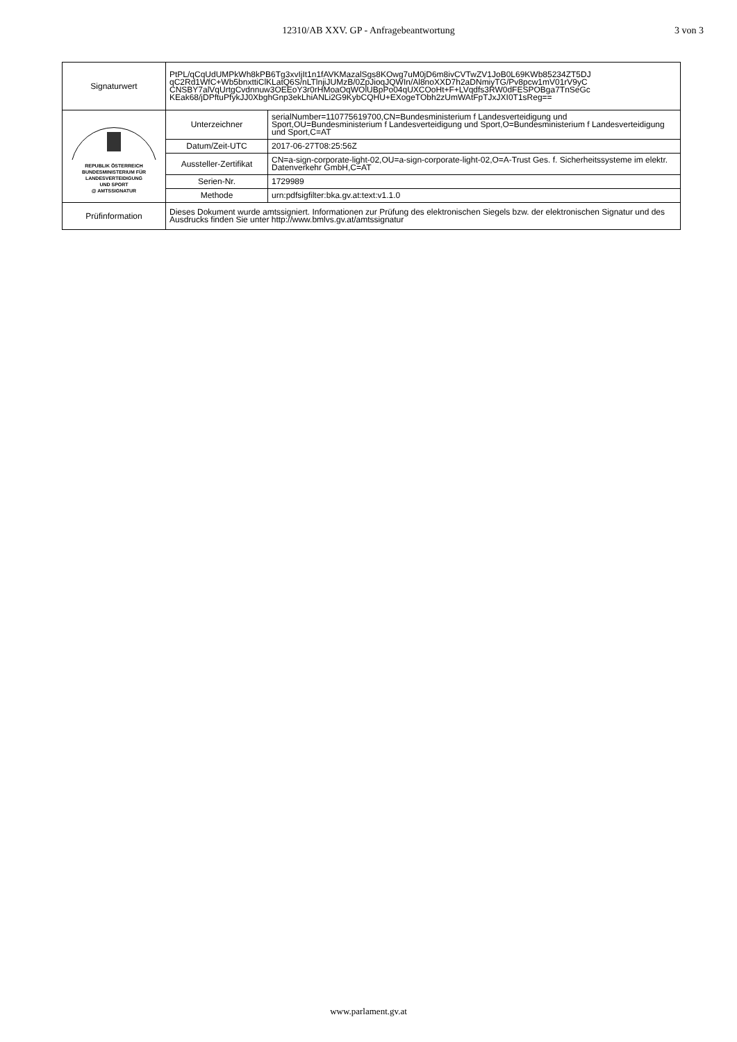12310/AB XXV. GP - Anfragebeantwortung 3 von 3
| Signaturwert | PtPL/qCqUdUMPkWh8kPB6Tg3xvIjIt1n1fAVKMazalSgs8KOwg7uM0jD6m8ivCVTwZV1JoB0L69KWb85234ZT5DJ qC2Rd1WfC+Wb5bnxttiClKLatQ6S/nLTlnjiJUMzB/0ZpJioqJQWIn/Al8noXXD7h2aDNmiyTG/Pv8pcw1mV01rV9yC CNSBY7alVqUrtgCvdnnuw3OEEoY3r0rHMoaOqWOlUBpPo04qUXCOoHt+F+LVqdfs3RW0dFESPOBga7TnSeGc KEak68/jDPftuPfykJJ0XbghGnp3ekLhiANLi2G9KybCQHU+EXogeTObh2zUmWAtFpTJxJXI0T1sReg== | |
| REPUBLIK ÖSTERREICH BUNDESMINISTERIUM FÜR LANDESVERTEIDIGUNG UND SPORT @ AMTSSIGNATUR | Unterzeichner | serialNumber=110775619700,CN=Bundesministerium f Landesverteidigung und Sport,OU=Bundesministerium f Landesverteidigung und Sport,O=Bundesministerium f Landesverteidigung und Sport,C=AT |
| | Datum/Zeit-UTC | 2017-06-27T08:25:56Z |
| | Aussteller-Zertifikat | CN=a-sign-corporate-light-02,OU=a-sign-corporate-light-02,O=A-Trust Ges. f. Sicherheitssysteme im elektr. Datenverkehr GmbH,C=AT |
| | Serien-Nr. | 1729989 |
| | Methode | urn:pdfsigfilter:bka.gv.at:text:v1.1.0 |
| Prüfinformation | Dieses Dokument wurde amtssigniert. Informationen zur Prüfung des elektronischen Siegels bzw. der elektronischen Signatur und des Ausdrucks finden Sie unter http://www.bmlvs.gv.at/amtssignatur | |
www.parlament.gv.at